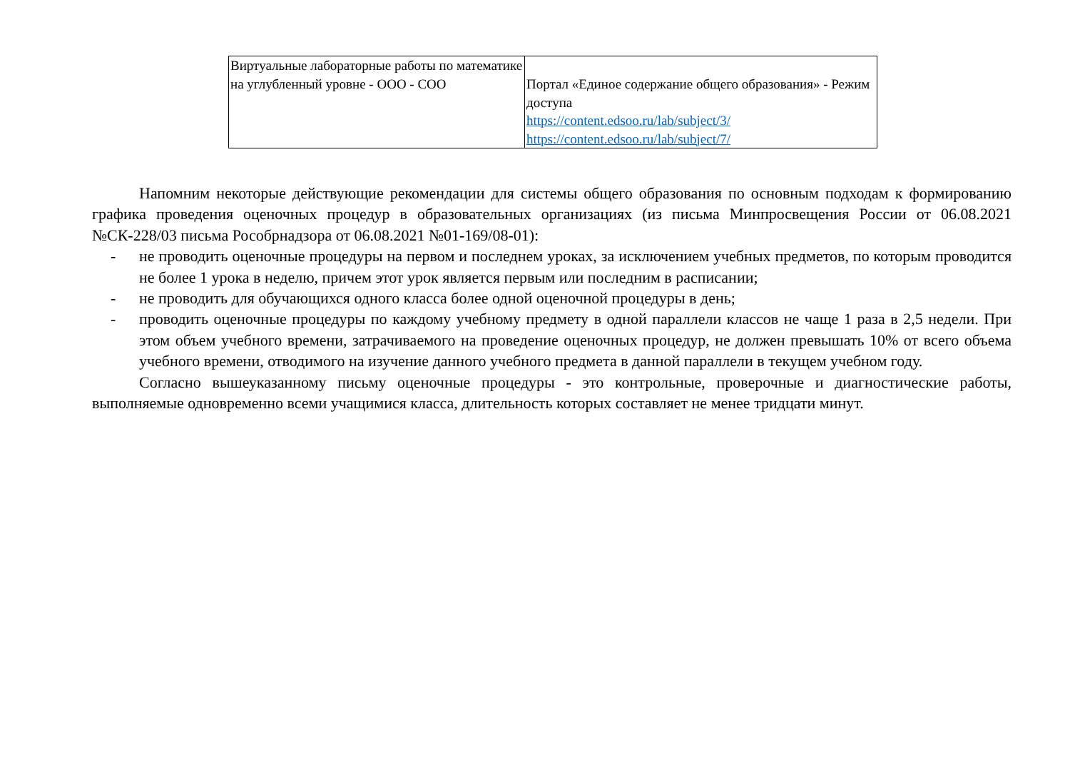| Виртуальные лабораторные работы по математике на углубленный уровне - ООО - СОО | Портал «Единое содержание общего образования» - Режим доступа https://content.edsoo.ru/lab/subject/3/ https://content.edsoo.ru/lab/subject/7/ |
Напомним некоторые действующие рекомендации для системы общего образования по основным подходам к формированию графика проведения оценочных процедур в образовательных организациях (из письма Минпросвещения России от 06.08.2021 №СК-228/03 письма Рособрнадзора от 06.08.2021 №01-169/08-01):
- не проводить оценочные процедуры на первом и последнем уроках, за исключением учебных предметов, по которым проводится не более 1 урока в неделю, причем этот урок является первым или последним в расписании;
- не проводить для обучающихся одного класса более одной оценочной процедуры в день;
- проводить оценочные процедуры по каждому учебному предмету в одной параллели классов не чаще 1 раза в 2,5 недели. При этом объем учебного времени, затрачиваемого на проведение оценочных процедур, не должен превышать 10% от всего объема учебного времени, отводимого на изучение данного учебного предмета в данной параллели в текущем учебном году.
Согласно вышеуказанному письму оценочные процедуры - это контрольные, проверочные и диагностические работы, выполняемые одновременно всеми учащимися класса, длительность которых составляет не менее тридцати минут.